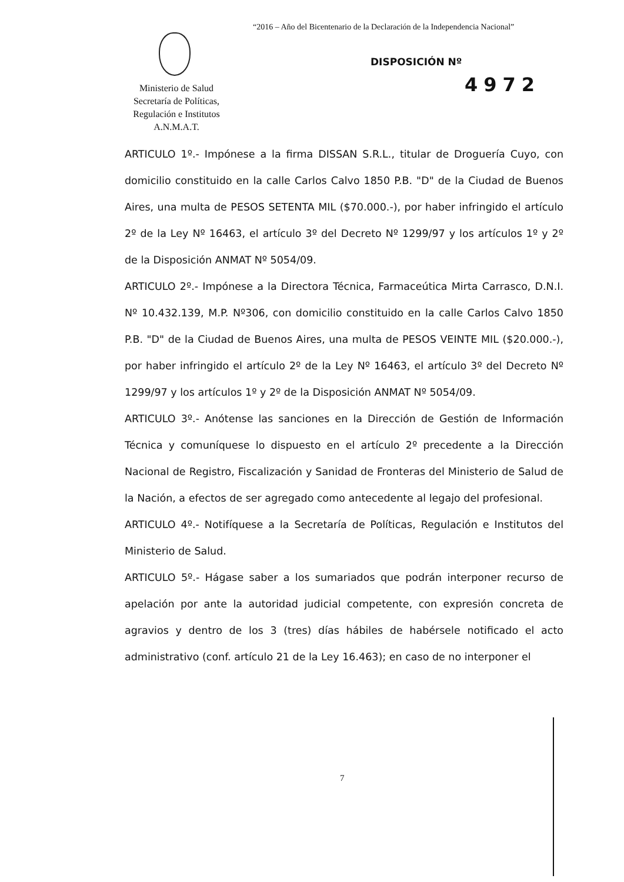“2016 – Año del Bicentenario de la Declaración de la Independencia Nacional”
Ministerio de Salud
Secretaría de Políticas,
Regulación e Institutos
A.N.M.A.T.
DISPOSICIÓN Nº
4972
ARTICULO 1º.- Impónese a la firma DISSAN S.R.L., titular de Droguería Cuyo, con domicilio constituido en la calle Carlos Calvo 1850 P.B. "D" de la Ciudad de Buenos Aires, una multa de PESOS SETENTA MIL ($70.000.-), por haber infringido el artículo 2º de la Ley Nº 16463, el artículo 3º del Decreto Nº 1299/97 y los artículos 1º y 2º de la Disposición ANMAT Nº 5054/09.
ARTICULO 2º.- Impónese a la Directora Técnica, Farmaceútica Mirta Carrasco, D.N.I. Nº 10.432.139, M.P. Nº306, con domicilio constituido en la calle Carlos Calvo 1850 P.B. "D" de la Ciudad de Buenos Aires, una multa de PESOS VEINTE MIL ($20.000.-), por haber infringido el artículo 2º de la Ley Nº 16463, el artículo 3º del Decreto Nº 1299/97 y los artículos 1º y 2º de la Disposición ANMAT Nº 5054/09.
ARTICULO 3º.- Anótense las sanciones en la Dirección de Gestión de Información Técnica y comuníquese lo dispuesto en el artículo 2º precedente a la Dirección Nacional de Registro, Fiscalización y Sanidad de Fronteras del Ministerio de Salud de la Nación, a efectos de ser agregado como antecedente al legajo del profesional.
ARTICULO 4º.- Notifíquese a la Secretaría de Políticas, Regulación e Institutos del Ministerio de Salud.
ARTICULO 5º.- Hágase saber a los sumariados que podrán interponer recurso de apelación por ante la autoridad judicial competente, con expresión concreta de agravios y dentro de los 3 (tres) días hábiles de habérsele notificado el acto administrativo (conf. artículo 21 de la Ley 16.463); en caso de no interponer el
7